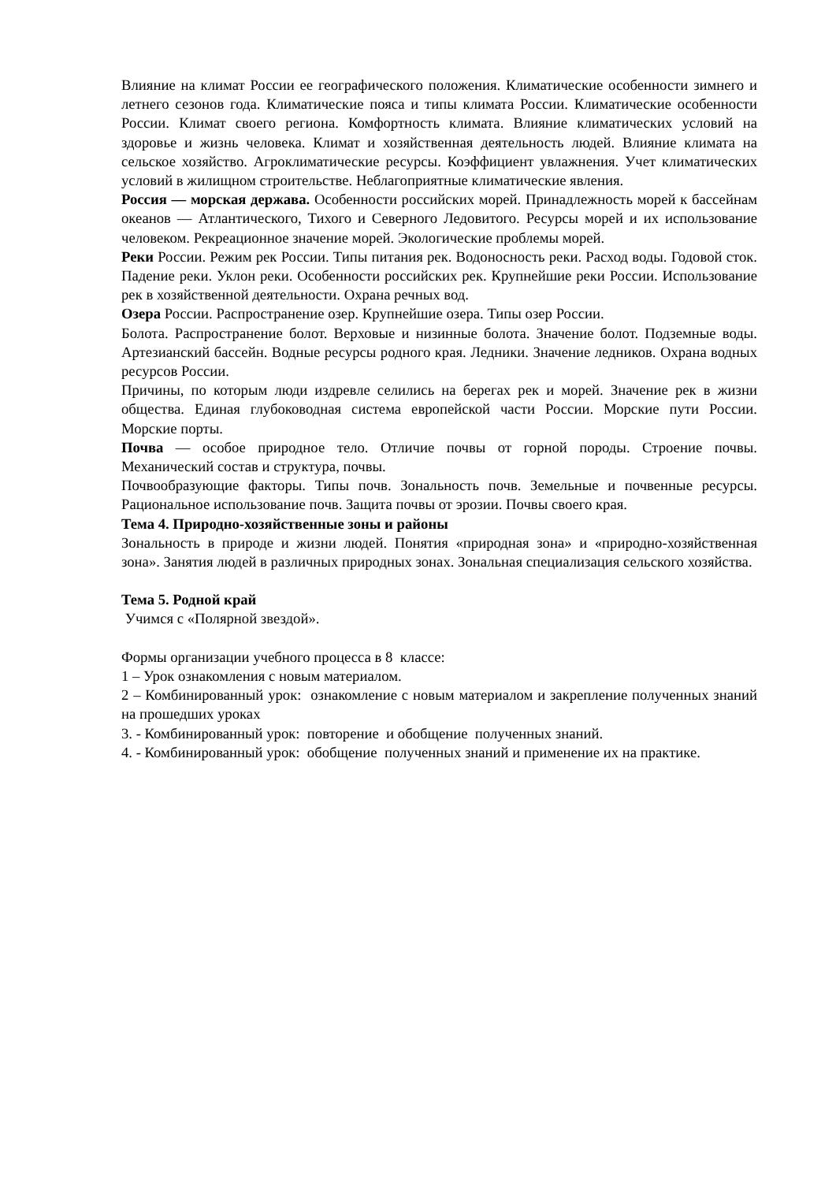Влияние на климат России ее географического положения. Климатические особенности зимнего и летнего сезонов года. Климатические пояса и типы климата России. Климатические особенности России. Климат своего региона. Комфортность климата. Влияние климатических условий на здоровье и жизнь человека. Климат и хозяйственная деятельность людей. Влияние климата на сельское хозяйство. Агроклиматические ресурсы. Коэффициент увлажнения. Учет климатических условий в жилищном строительстве. Неблагоприятные климатические явления.
Россия — морская держава. Особенности российских морей. Принадлежность морей к бассейнам океанов — Атлантического, Тихого и Северного Ледовитого. Ресурсы морей и их использование человеком. Рекреационное значение морей. Экологические проблемы морей.
Реки России. Режим рек России. Типы питания рек. Водоносность реки. Расход воды. Годовой сток. Падение реки. Уклон реки. Особенности российских рек. Крупнейшие реки России. Использование рек в хозяйственной деятельности. Охрана речных вод.
Озера России. Распространение озер. Крупнейшие озера. Типы озер России.
Болота. Распространение болот. Верховые и низинные болота. Значение болот. Подземные воды. Артезианский бассейн. Водные ресурсы родного края. Ледники. Значение ледников. Охрана водных ресурсов России.
Причины, по которым люди издревле селились на берегах рек и морей. Значение рек в жизни общества. Единая глубоководная система европейской части России. Морские пути России. Морские порты.
Почва — особое природное тело. Отличие почвы от горной породы. Строение почвы. Механический состав и структура, почвы.
Почвообразующие факторы. Типы почв. Зональность почв. Земельные и почвенные ресурсы. Рациональное использование почв. Защита почвы от эрозии. Почвы своего края.
Тема 4. Природно-хозяйственные зоны и районы
Зональность в природе и жизни людей. Понятия «природная зона» и «природно-хозяйственная зона». Занятия людей в различных природных зонах. Зональная специализация сельского хозяйства.
Тема 5. Родной край
Учимся с «Полярной звездой».
Формы организации учебного процесса в 8 классе:
1 – Урок ознакомления с новым материалом.
2 – Комбинированный урок: ознакомление с новым материалом и закрепление полученных знаний на прошедших уроках
3. - Комбинированный урок: повторение и обобщение полученных знаний.
4. - Комбинированный урок: обобщение полученных знаний и применение их на практике.